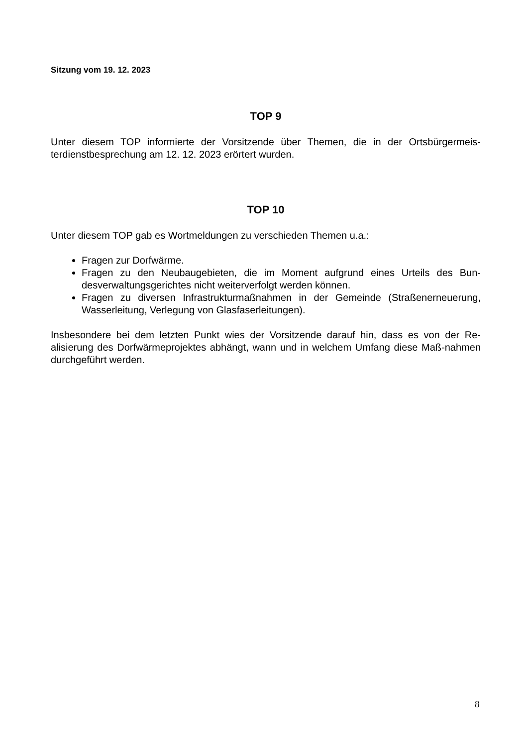Sitzung vom 19. 12. 2023
TOP 9
Unter diesem TOP informierte der Vorsitzende über Themen, die in der Ortsbürgermeis-terdienstbesprechung am 12. 12. 2023 erörtert wurden.
TOP 10
Unter diesem TOP gab es Wortmeldungen zu verschieden Themen u.a.:
Fragen zur Dorfwärme.
Fragen zu den Neubaugebieten, die im Moment aufgrund eines Urteils des Bun-desverwaltungsgerichtes nicht weiterverfolgt werden können.
Fragen zu diversen Infrastrukturmaßnahmen in der Gemeinde (Straßenerneuerung, Wasserleitung, Verlegung von Glasfaserleitungen).
Insbesondere bei dem letzten Punkt wies der Vorsitzende darauf hin, dass es von der Re-alisierung des Dorfwärmeprojektes abhängt, wann und in welchem Umfang diese Maß-nahmen durchgeführt werden.
8